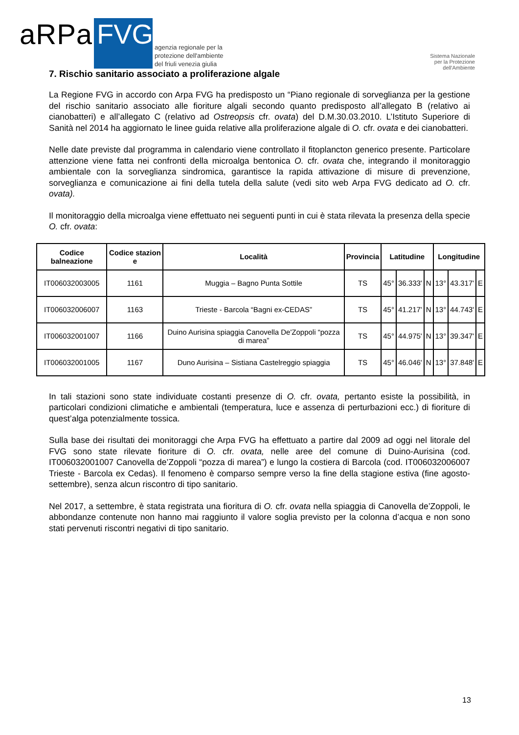aRPa FVG
agenzia regionale per la
protezione dell'ambiente
del friuli venezia giulia
Sistema Nazionale
per la Protezione
dell'Ambiente
7. Rischio sanitario associato a proliferazione algale
La Regione FVG in accordo con Arpa FVG ha predisposto un “Piano regionale di sorveglianza per la gestione del rischio sanitario associato alle fioriture algali secondo quanto predisposto all’allegato B (relativo ai cianobatteri) e all’allegato C (relativo ad Ostreopsis cfr. ovata) del D.M.30.03.2010. L’Istituto Superiore di Sanità nel 2014 ha aggiornato le linee guida relative alla proliferazione algale di O. cfr. ovata e dei cianobatteri.
Nelle date previste dal programma in calendario viene controllato il fitoplancton generico presente. Particolare attenzione viene fatta nei confronti della microalga bentonica O. cfr. ovata che, integrando il monitoraggio ambientale con la sorveglianza sindromica, garantisce la rapida attivazione di misure di prevenzione, sorveglianza e comunicazione ai fini della tutela della salute (vedi sito web Arpa FVG dedicato ad O. cfr. ovata).
Il monitoraggio della microalga viene effettuato nei seguenti punti in cui è stata rilevata la presenza della specie O. cfr. ovata:
| Codice balneazione | Codice stazion e | Località | Provincia | Latitudine | | | Longitudine | | |
| --- | --- | --- | --- | --- | --- | --- | --- | --- | --- |
| IT006032003005 | 1161 | Muggia – Bagno Punta Sottile | TS | 45° | 36.333' | N | 13° | 43.317' | E |
| IT006032006007 | 1163 | Trieste - Barcola “Bagni ex-CEDAS” | TS | 45° | 41.217' | N | 13° | 44.743' | E |
| IT006032001007 | 1166 | Duino Aurisina spiaggia Canovella De'Zoppoli “pozza di marea” | TS | 45° | 44.975' | N | 13° | 39.347' | E |
| IT006032001005 | 1167 | Duno Aurisina – Sistiana Castelreggio spiaggia | TS | 45° | 46.046' | N | 13° | 37.848' | E |
In tali stazioni sono state individuate costanti presenze di O. cfr. ovata, pertanto esiste la possibilità, in particolari condizioni climatiche e ambientali (temperatura, luce e assenza di perturbazioni ecc.) di fioriture di quest’alga potenzialmente tossica.
Sulla base dei risultati dei monitoraggi che Arpa FVG ha effettuato a partire dal 2009 ad oggi nel litorale del FVG sono state rilevate fioriture di O. cfr. ovata, nelle aree del comune di Duino-Aurisina (cod. IT006032001007 Canovella de’Zoppoli “pozza di marea”) e lungo la costiera di Barcola (cod. IT006032006007 Trieste - Barcola ex Cedas). Il fenomeno è comparso sempre verso la fine della stagione estiva (fine agosto-settembre), senza alcun riscontro di tipo sanitario.
Nel 2017, a settembre, è stata registrata una fioritura di O. cfr. ovata nella spiaggia di Canovella de’Zoppoli, le abbondanze contenute non hanno mai raggiunto il valore soglia previsto per la colonna d’acqua e non sono stati pervenuti riscontri negativi di tipo sanitario.
13